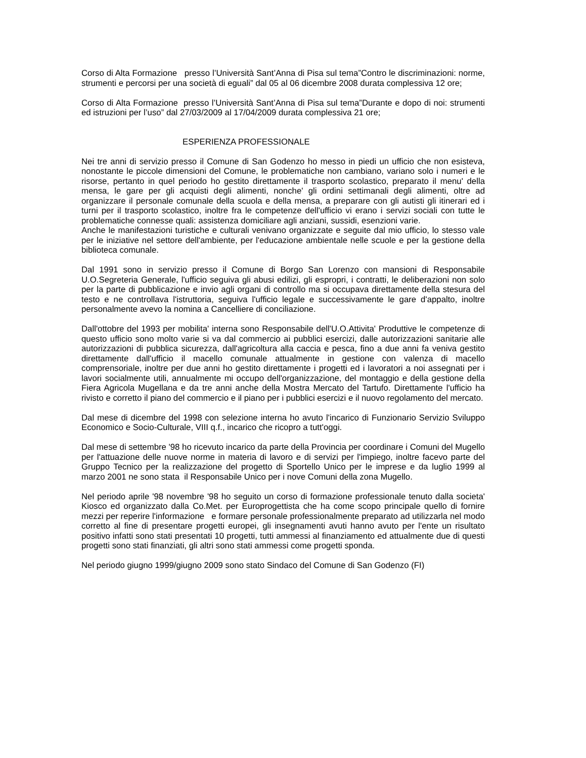Corso di Alta Formazione presso l’Università Sant’Anna di Pisa sul tema”Contro le discriminazioni: norme, strumenti e percorsi per una società di eguali” dal 05 al 06 dicembre 2008 durata complessiva 12 ore;
Corso di Alta Formazione presso l’Università Sant’Anna di Pisa sul tema”Durante e dopo di noi: strumenti ed istruzioni per l’uso” dal 27/03/2009 al 17/04/2009 durata complessiva 21 ore;
ESPERIENZA PROFESSIONALE
Nei tre anni di servizio presso il Comune di San Godenzo ho messo in piedi un ufficio che non esisteva, nonostante le piccole dimensioni del Comune, le problematiche non cambiano, variano solo i numeri e le risorse, pertanto in quel periodo ho gestito direttamente il trasporto scolastico, preparato il menu' della mensa, le gare per gli acquisti degli alimenti, nonche' gli ordini settimanali degli alimenti, oltre ad organizzare il personale comunale della scuola e della mensa, a preparare con gli autisti gli itinerari ed i turni per il trasporto scolastico, inoltre fra le competenze dell'ufficio vi erano i servizi sociali con tutte le problematiche connesse quali: assistenza domiciliare agli anziani, sussidi, esenzioni varie.
Anche le manifestazioni turistiche e culturali venivano organizzate e seguite dal mio ufficio, lo stesso vale per le iniziative nel settore dell'ambiente, per l'educazione ambientale nelle scuole e per la gestione della biblioteca comunale.
Dal 1991 sono in servizio presso il Comune di Borgo San Lorenzo con mansioni di Responsabile U.O.Segreteria Generale, l'ufficio seguiva gli abusi edilizi, gli espropri, i contratti, le deliberazioni non solo per la parte di pubblicazione e invio agli organi di controllo ma si occupava direttamente della stesura del testo e ne controllava l'istruttoria, seguiva l'ufficio legale e successivamente le gare d'appalto, inoltre personalmente avevo la nomina a Cancelliere di conciliazione.
Dall'ottobre del 1993 per mobilita' interna sono Responsabile dell'U.O.Attivita' Produttive le competenze di questo ufficio sono molto varie si va dal commercio ai pubblici esercizi, dalle autorizzazioni sanitarie alle autorizzazioni di pubblica sicurezza, dall'agricoltura alla caccia e pesca, fino a due anni fa veniva gestito direttamente dall'ufficio il macello comunale attualmente in gestione con valenza di macello comprensoriale, inoltre per due anni ho gestito direttamente i progetti ed i lavoratori a noi assegnati per i lavori socialmente utili, annualmente mi occupo dell'organizzazione, del montaggio e della gestione della Fiera Agricola Mugellana e da tre anni anche della Mostra Mercato del Tartufo. Direttamente l'ufficio ha rivisto e corretto il piano del commercio e il piano per i pubblici esercizi e il nuovo regolamento del mercato.
Dal mese di dicembre del 1998 con selezione interna ho avuto l'incarico di Funzionario Servizio Sviluppo Economico e Socio-Culturale, VIII q.f., incarico che ricopro a tutt'oggi.
Dal mese di settembre '98 ho ricevuto incarico da parte della Provincia per coordinare i Comuni del Mugello per l'attuazione delle nuove norme in materia di lavoro e di servizi per l'impiego, inoltre facevo parte del Gruppo Tecnico per la realizzazione del progetto di Sportello Unico per le imprese e da luglio 1999 al marzo 2001 ne sono stata il Responsabile Unico per i nove Comuni della zona Mugello.
Nel periodo aprile '98 novembre '98 ho seguito un corso di formazione professionale tenuto dalla societa' Kiosco ed organizzato dalla Co.Met. per Europrogettista che ha come scopo principale quello di fornire mezzi per reperire l'informazione e formare personale professionalmente preparato ad utilizzarla nel modo corretto al fine di presentare progetti europei, gli insegnamenti avuti hanno avuto per l'ente un risultato positivo infatti sono stati presentati 10 progetti, tutti ammessi al finanziamento ed attualmente due di questi progetti sono stati finanziati, gli altri sono stati ammessi come progetti sponda.
Nel periodo giugno 1999/giugno 2009 sono stato Sindaco del Comune di San Godenzo (FI)